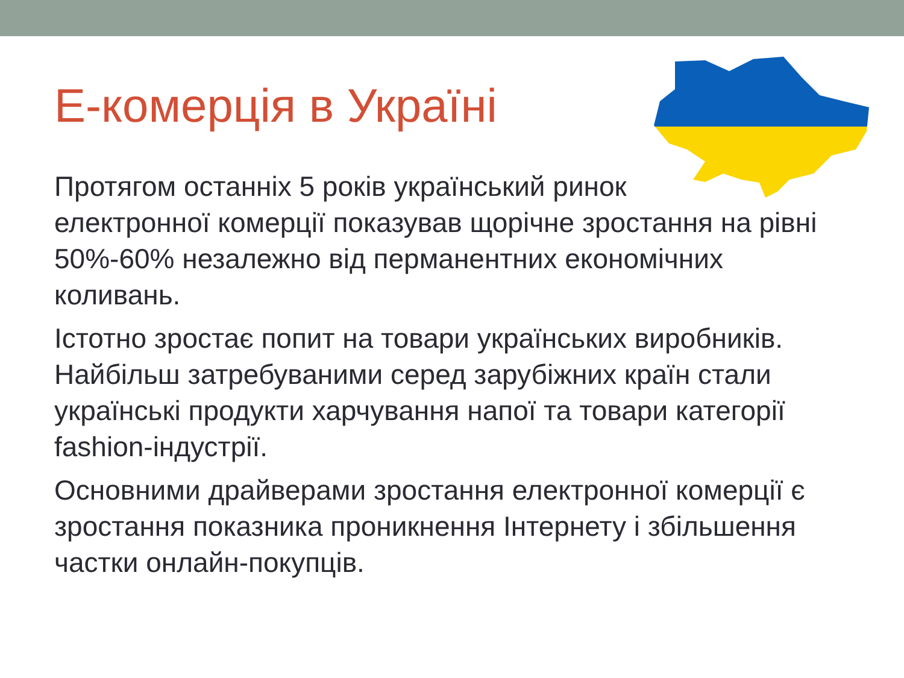Е-комерція в Україні
Протягом останніх 5 років український ринок
електронної комерції показував щорічне зростання на рівні 50%-60% незалежно від перманентних економічних коливань.
Істотно зростає попит на товари українських виробників. Найбільш затребуваними серед зарубіжних країн стали українські продукти харчування напої та товари категорії fashion-індустрії.
Основними драйверами зростання електронної комерції є зростання показника проникнення Інтернету і збільшення частки онлайн-покупців.